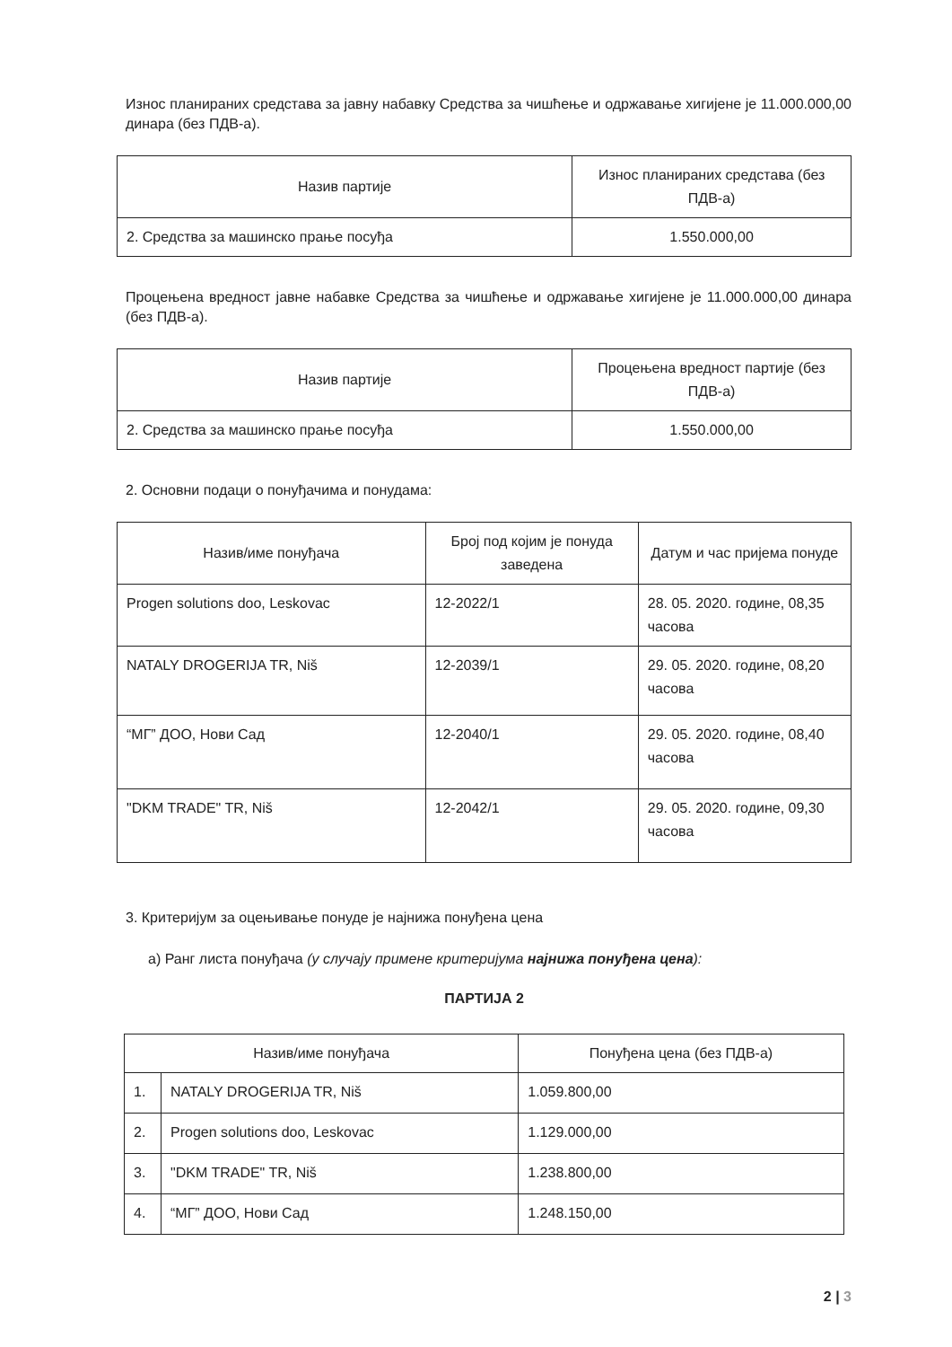Износ планираних средстава за јавну набавку Средства за чишћење и одржавање хигијене је 11.000.000,00 динара (без ПДВ-а).
| Назив партије | Износ планираних средстава (без ПДВ-а) |
| --- | --- |
| 2. Средства за машинско прање посуђа | 1.550.000,00 |
Процењена вредност јавне набавке Средства за чишћење и одржавање хигијене је 11.000.000,00 динара (без ПДВ-а).
| Назив партије | Процењена вредност партије (без ПДВ-а) |
| --- | --- |
| 2. Средства за машинско прање посуђа | 1.550.000,00 |
2. Основни подаци о понуђачима и понудама:
| Назив/име понуђача | Број под којим је понуда заведена | Датум и час пријема понуде |
| --- | --- | --- |
| Progen solutions doo, Leskovac | 12-2022/1 | 28. 05. 2020. године, 08,35 часова |
| NATALY DROGERIJA TR, Niš | 12-2039/1 | 29. 05. 2020. године, 08,20 часова |
| “МГ” ДОО, Нови Сад | 12-2040/1 | 29. 05. 2020. године, 08,40 часова |
| "DKM TRADE" TR, Niš | 12-2042/1 | 29. 05. 2020. године, 09,30 часова |
3. Критеријум за оцењивање понуде је најнижа понуђена цена
а) Ранг листа понуђача (у случају примене критеријума најнижа понуђена цена):
ПАРТИЈА 2
| Назив/име понуђача | | Понуђена цена (без ПДВ-а) |
| --- | --- | --- |
| 1. | NATALY DROGERIJA TR, Niš | 1.059.800,00 |
| 2. | Progen solutions doo, Leskovac | 1.129.000,00 |
| 3. | "DKM TRADE" TR, Niš | 1.238.800,00 |
| 4. | “МГ” ДОО, Нови Сад | 1.248.150,00 |
2 | 3